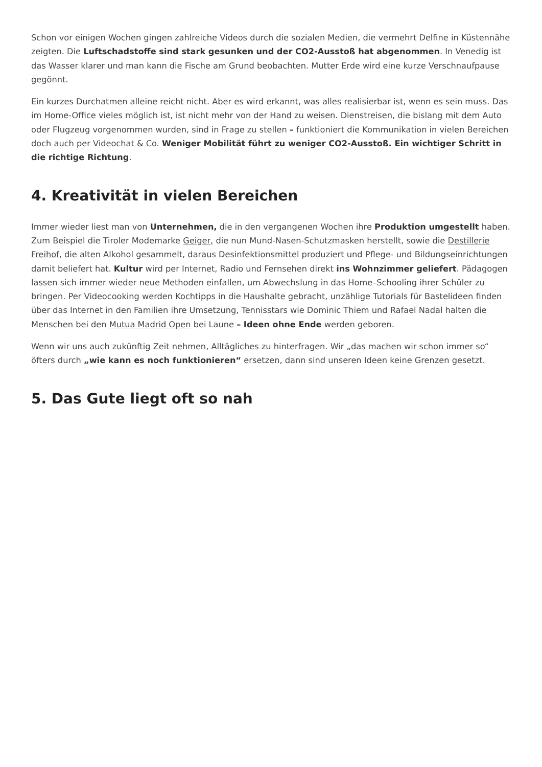Schon vor einigen Wochen gingen zahlreiche Videos durch die sozialen Medien, die vermehrt Delfine in Küstennähe zeigten. Die Luftschadstoffe sind stark gesunken und der CO2-Ausstoß hat abgenommen. In Venedig ist das Wasser klarer und man kann die Fische am Grund beobachten. Mutter Erde wird eine kurze Verschnaufpause gegönnt.
Ein kurzes Durchatmen alleine reicht nicht. Aber es wird erkannt, was alles realisierbar ist, wenn es sein muss. Das im Home-Office vieles möglich ist, ist nicht mehr von der Hand zu weisen. Dienstreisen, die bislang mit dem Auto oder Flugzeug vorgenommen wurden, sind in Frage zu stellen – funktioniert die Kommunikation in vielen Bereichen doch auch per Videochat & Co. Weniger Mobilität führt zu weniger CO2-Ausstoß. Ein wichtiger Schritt in die richtige Richtung.
4. Kreativität in vielen Bereichen
Immer wieder liest man von Unternehmen, die in den vergangenen Wochen ihre Produktion umgestellt haben. Zum Beispiel die Tiroler Modemarke Geiger, die nun Mund-Nasen-Schutzmasken herstellt, sowie die Destillerie Freihof, die alten Alkohol gesammelt, daraus Desinfektionsmittel produziert und Pflege- und Bildungseinrichtungen damit beliefert hat. Kultur wird per Internet, Radio und Fernsehen direkt ins Wohnzimmer geliefert. Pädagogen lassen sich immer wieder neue Methoden einfallen, um Abwechslung in das Home–Schooling ihrer Schüler zu bringen. Per Videocooking werden Kochtipps in die Haushalte gebracht, unzählige Tutorials für Bastelideen finden über das Internet in den Familien ihre Umsetzung, Tennisstars wie Dominic Thiem und Rafael Nadal halten die Menschen bei den Mutua Madrid Open bei Laune – Ideen ohne Ende werden geboren.
Wenn wir uns auch zukünftig Zeit nehmen, Alltägliches zu hinterfragen. Wir „das machen wir schon immer so“ öfters durch „wie kann es noch funktionieren“ ersetzen, dann sind unseren Ideen keine Grenzen gesetzt.
5. Das Gute liegt oft so nah